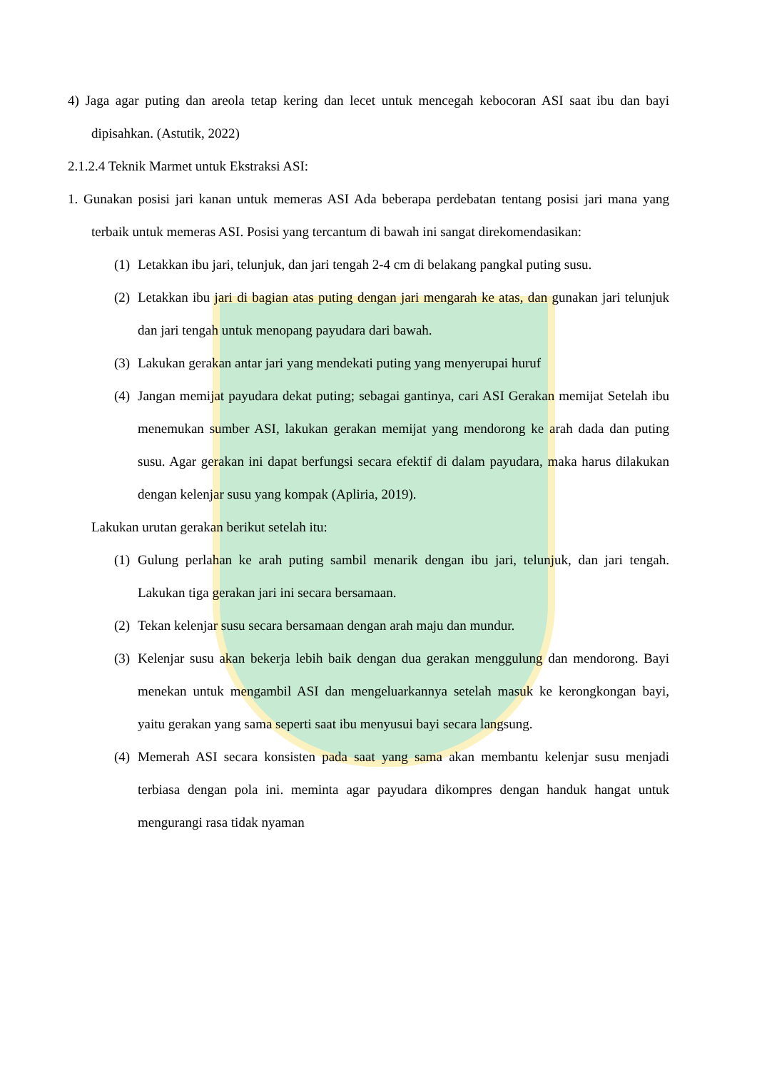4) Jaga agar puting dan areola tetap kering dan lecet untuk mencegah kebocoran ASI saat ibu dan bayi dipisahkan. (Astutik, 2022)
2.1.2.4 Teknik Marmet untuk Ekstraksi ASI:
1. Gunakan posisi jari kanan untuk memeras ASI Ada beberapa perdebatan tentang posisi jari mana yang terbaik untuk memeras ASI. Posisi yang tercantum di bawah ini sangat direkomendasikan:
(1)
Letakkan ibu jari, telunjuk, dan jari tengah 2-4 cm di belakang pangkal puting susu.
(2)
Letakkan ibu jari di bagian atas puting dengan jari mengarah ke atas, dan gunakan jari telunjuk dan jari tengah untuk menopang payudara dari bawah.
(3)
Lakukan gerakan antar jari yang mendekati puting yang menyerupai huruf
(4)
Jangan memijat payudara dekat puting; sebagai gantinya, cari ASI Gerakan memijat Setelah ibu menemukan sumber ASI, lakukan gerakan memijat yang mendorong ke arah dada dan puting susu. Agar gerakan ini dapat berfungsi secara efektif di dalam payudara, maka harus dilakukan dengan kelenjar susu yang kompak (Apliria, 2019).
Lakukan urutan gerakan berikut setelah itu:
(1)
Gulung perlahan ke arah puting sambil menarik dengan ibu jari, telunjuk, dan jari tengah. Lakukan tiga gerakan jari ini secara bersamaan.
(2)
Tekan kelenjar susu secara bersamaan dengan arah maju dan mundur.
(3)
Kelenjar susu akan bekerja lebih baik dengan dua gerakan menggulung dan mendorong. Bayi menekan untuk mengambil ASI dan mengeluarkannya setelah masuk ke kerongkongan bayi, yaitu gerakan yang sama seperti saat ibu menyusui bayi secara langsung.
(4)
Memerah ASI secara konsisten pada saat yang sama akan membantu kelenjar susu menjadi terbiasa dengan pola ini. meminta agar payudara dikompres dengan handuk hangat untuk mengurangi rasa tidak nyaman